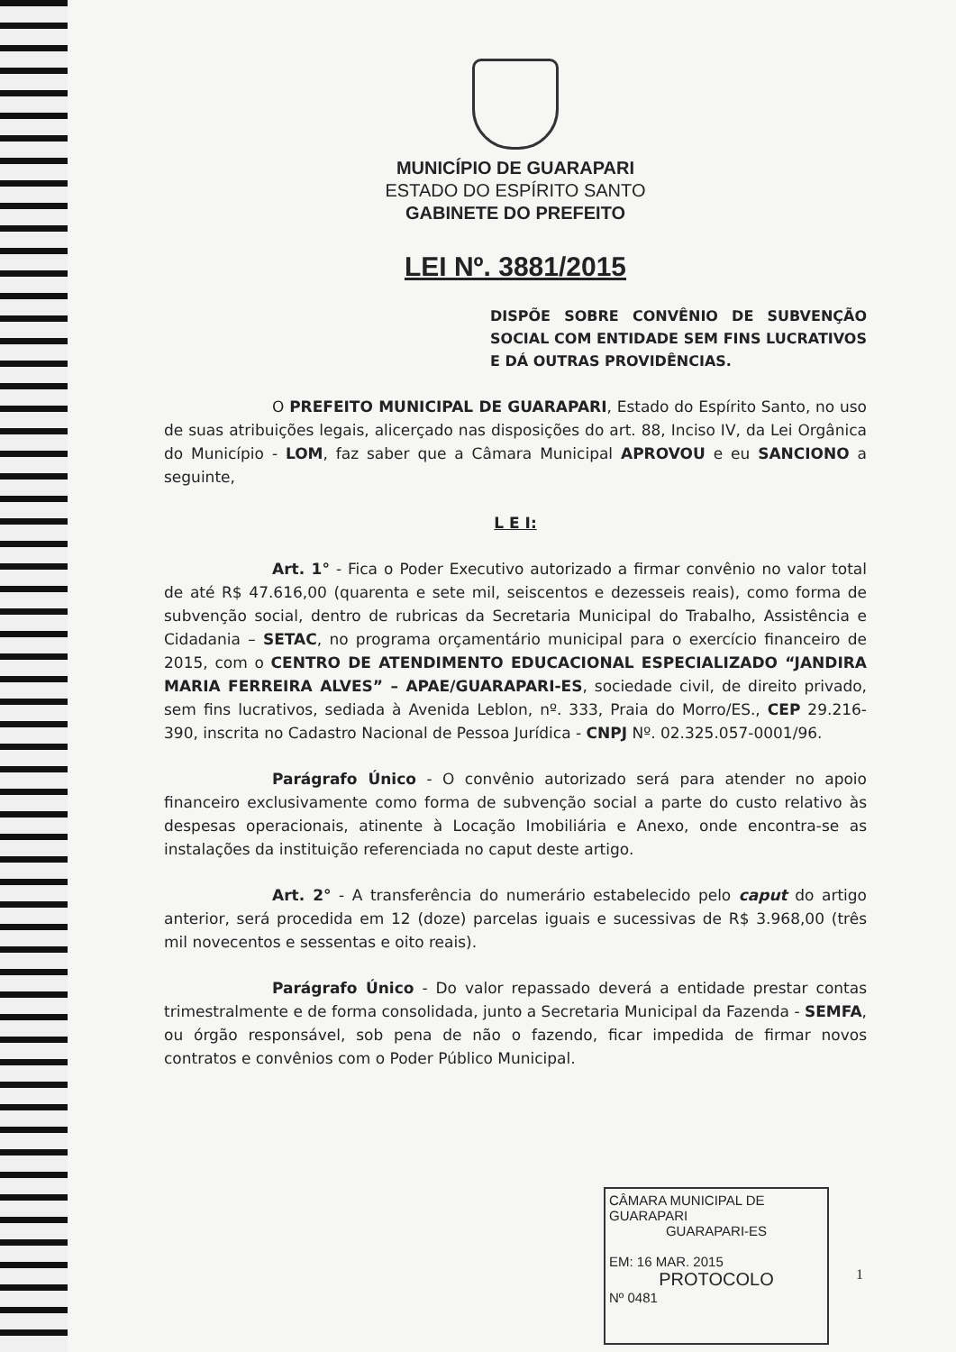MUNICÍPIO DE GUARAPARI
ESTADO DO ESPÍRITO SANTO
GABINETE DO PREFEITO
LEI Nº. 3881/2015
DISPÕE SOBRE CONVÊNIO DE SUBVENÇÃO SOCIAL COM ENTIDADE SEM FINS LUCRATIVOS E DÁ OUTRAS PROVIDÊNCIAS.
O PREFEITO MUNICIPAL DE GUARAPARI, Estado do Espírito Santo, no uso de suas atribuições legais, alicerçado nas disposições do art. 88, Inciso IV, da Lei Orgânica do Município - LOM, faz saber que a Câmara Municipal APROVOU e eu SANCIONO a seguinte,
L E I:
Art. 1° - Fica o Poder Executivo autorizado a firmar convênio no valor total de até R$ 47.616,00 (quarenta e sete mil, seiscentos e dezesseis reais), como forma de subvenção social, dentro de rubricas da Secretaria Municipal do Trabalho, Assistência e Cidadania – SETAC, no programa orçamentário municipal para o exercício financeiro de 2015, com o CENTRO DE ATENDIMENTO EDUCACIONAL ESPECIALIZADO “JANDIRA MARIA FERREIRA ALVES” – APAE/GUARAPARI-ES, sociedade civil, de direito privado, sem fins lucrativos, sediada à Avenida Leblon, nº. 333, Praia do Morro/ES., CEP 29.216-390, inscrita no Cadastro Nacional de Pessoa Jurídica - CNPJ Nº. 02.325.057-0001/96.
Parágrafo Único - O convênio autorizado será para atender no apoio financeiro exclusivamente como forma de subvenção social a parte do custo relativo às despesas operacionais, atinente à Locação Imobiliária e Anexo, onde encontra-se as instalações da instituição referenciada no caput deste artigo.
Art. 2° - A transferência do numerário estabelecido pelo caput do artigo anterior, será procedida em 12 (doze) parcelas iguais e sucessivas de R$ 3.968,00 (três mil novecentos e sessentas e oito reais).
Parágrafo Único - Do valor repassado deverá a entidade prestar contas trimestralmente e de forma consolidada, junto a Secretaria Municipal da Fazenda - SEMFA, ou órgão responsável, sob pena de não o fazendo, ficar impedida de firmar novos contratos e convênios com o Poder Público Municipal.
CÂMARA MUNICIPAL DE GUARAPARI
GUARAPARI-ES
EM: 16 MAR. 2015
PROTOCOLO
Nº 0481
1